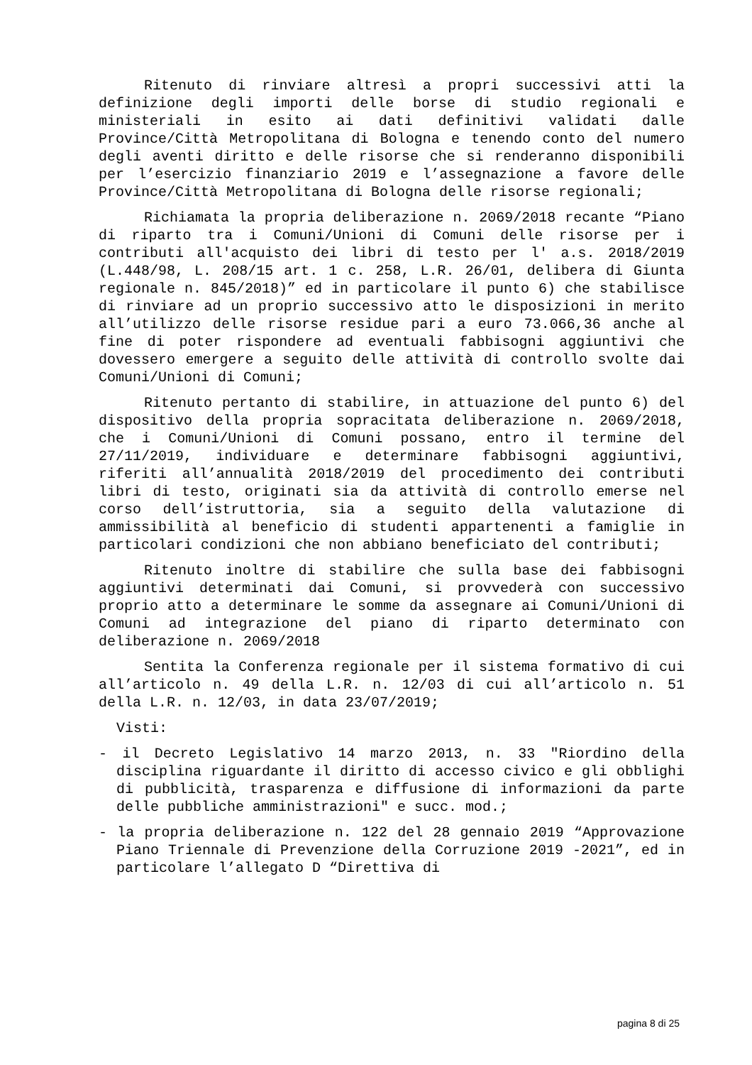Ritenuto di rinviare altresì a propri successivi atti la definizione degli importi delle borse di studio regionali e ministeriali in esito ai dati definitivi validati dalle Province/Città Metropolitana di Bologna e tenendo conto del numero degli aventi diritto e delle risorse che si renderanno disponibili per l’esercizio finanziario 2019 e l’assegnazione a favore delle Province/Città Metropolitana di Bologna delle risorse regionali;
Richiamata la propria deliberazione n. 2069/2018 recante “Piano di riparto tra i Comuni/Unioni di Comuni delle risorse per i contributi all'acquisto dei libri di testo per l' a.s. 2018/2019 (L.448/98, L. 208/15 art. 1 c. 258, L.R. 26/01, delibera di Giunta regionale n. 845/2018)” ed in particolare il punto 6) che stabilisce di rinviare ad un proprio successivo atto le disposizioni in merito all’utilizzo delle risorse residue pari a euro 73.066,36 anche al fine di poter rispondere ad eventuali fabbisogni aggiuntivi che dovessero emergere a seguito delle attività di controllo svolte dai Comuni/Unioni di Comuni;
Ritenuto pertanto di stabilire, in attuazione del punto 6) del dispositivo della propria sopracitata deliberazione n. 2069/2018, che i Comuni/Unioni di Comuni possano, entro il termine del 27/11/2019, individuare e determinare fabbisogni aggiuntivi, riferiti all’annualità 2018/2019 del procedimento dei contributi libri di testo, originati sia da attività di controllo emerse nel corso dell’istruttoria, sia a seguito della valutazione di ammissibilità al beneficio di studenti appartenenti a famiglie in particolari condizioni che non abbiano beneficiato del contributi;
Ritenuto inoltre di stabilire che sulla base dei fabbisogni aggiuntivi determinati dai Comuni, si provvederà con successivo proprio atto a determinare le somme da assegnare ai Comuni/Unioni di Comuni ad integrazione del piano di riparto determinato con deliberazione n. 2069/2018
Sentita la Conferenza regionale per il sistema formativo di cui all’articolo n. 49 della L.R. n. 12/03 di cui all’articolo n. 51 della L.R. n. 12/03, in data 23/07/2019;
Visti:
- il Decreto Legislativo 14 marzo 2013, n. 33 "Riordino della disciplina riguardante il diritto di accesso civico e gli obblighi di pubblicità, trasparenza e diffusione di informazioni da parte delle pubbliche amministrazioni" e succ. mod.;
- la propria deliberazione n. 122 del 28 gennaio 2019 “Approvazione Piano Triennale di Prevenzione della Corruzione 2019 -2021”, ed in particolare l’allegato D “Direttiva di
pagina 8 di 25